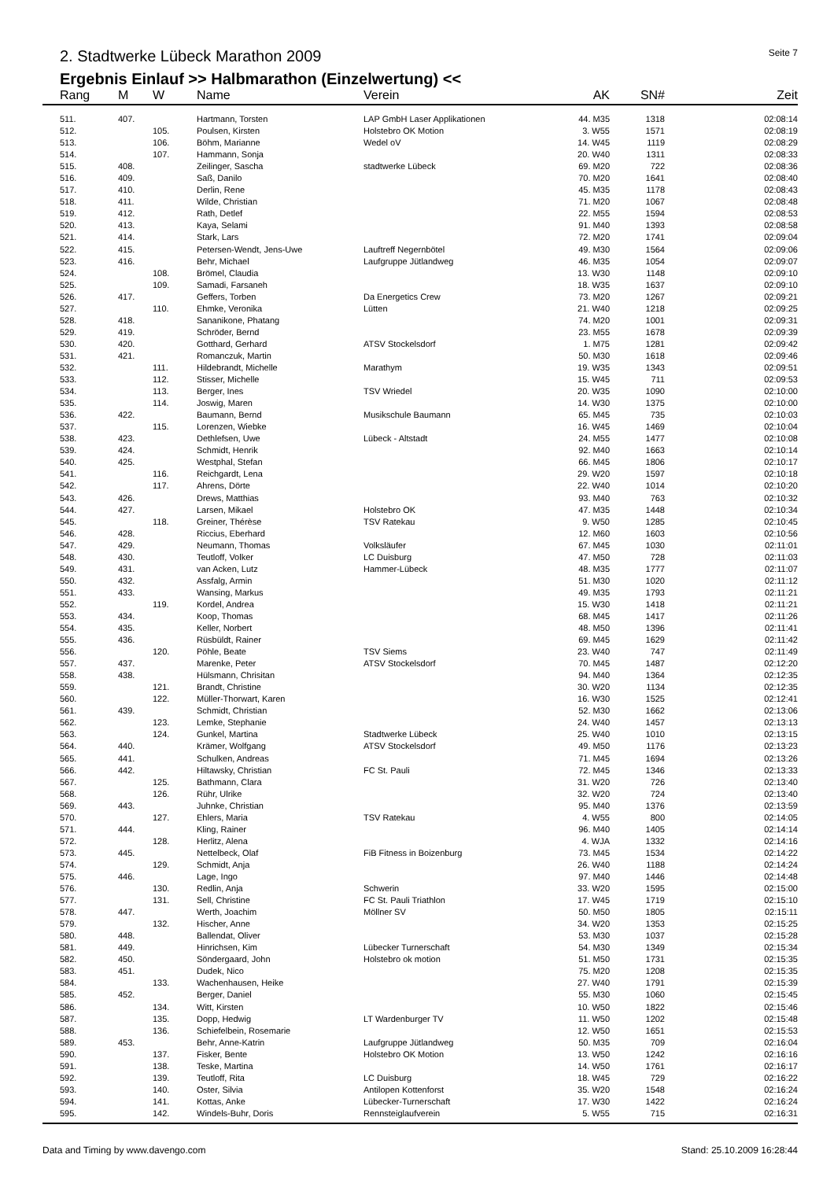2. Stadtwerke Lübeck Marathon 2009 Seite 7
Ergebnis Einlauf >> Halbmarathon (Einzelwertung) <<
| Rang | M | W | Name | Verein | AK | SN# | Zeit |
| --- | --- | --- | --- | --- | --- | --- | --- |
| 511. | 407. | | Hartmann, Torsten | LAP GmbH Laser Applikationen | 44. M35 | 1318 | 02:08:14 |
| 512. | | 105. | Poulsen, Kirsten | Holstebro OK Motion | 3. W55 | 1571 | 02:08:19 |
| 513. | | 106. | Böhm, Marianne | Wedel oV | 14. W45 | 1119 | 02:08:29 |
| 514. | | 107. | Hammann, Sonja | | 20. W40 | 1311 | 02:08:33 |
| 515. | 408. | | Zeilinger, Sascha | stadtwerke Lübeck | 69. M20 | 722 | 02:08:36 |
| 516. | 409. | | Saß, Danilo | | 70. M20 | 1641 | 02:08:40 |
| 517. | 410. | | Derlin, Rene | | 45. M35 | 1178 | 02:08:43 |
| 518. | 411. | | Wilde, Christian | | 71. M20 | 1067 | 02:08:48 |
| 519. | 412. | | Rath, Detlef | | 22. M55 | 1594 | 02:08:53 |
| 520. | 413. | | Kaya, Selami | | 91. M40 | 1393 | 02:08:58 |
| 521. | 414. | | Stark, Lars | | 72. M20 | 1741 | 02:09:04 |
| 522. | 415. | | Petersen-Wendt, Jens-Uwe | Lauftreff Negernbötel | 49. M30 | 1564 | 02:09:06 |
| 523. | 416. | | Behr, Michael | Laufgruppe Jütlandweg | 46. M35 | 1054 | 02:09:07 |
| 524. | | 108. | Brömel, Claudia | | 13. W30 | 1148 | 02:09:10 |
| 525. | | 109. | Samadi, Farsaneh | | 18. W35 | 1637 | 02:09:10 |
| 526. | 417. | | Geffers, Torben | Da Energetics Crew | 73. M20 | 1267 | 02:09:21 |
| 527. | | 110. | Ehmke, Veronika | Lütten | 21. W40 | 1218 | 02:09:25 |
| 528. | 418. | | Sananikone, Phatang | | 74. M20 | 1001 | 02:09:31 |
| 529. | 419. | | Schröder, Bernd | | 23. M55 | 1678 | 02:09:39 |
| 530. | 420. | | Gotthard, Gerhard | ATSV Stockelsdorf | 1. M75 | 1281 | 02:09:42 |
| 531. | 421. | | Romanczuk, Martin | | 50. M30 | 1618 | 02:09:46 |
| 532. | | 111. | Hildebrandt, Michelle | Marathym | 19. W35 | 1343 | 02:09:51 |
| 533. | | 112. | Stisser, Michelle | | 15. W45 | 711 | 02:09:53 |
| 534. | | 113. | Berger, Ines | TSV Wriedel | 20. W35 | 1090 | 02:10:00 |
| 535. | | 114. | Joswig, Maren | | 14. W30 | 1375 | 02:10:00 |
| 536. | 422. | | Baumann, Bernd | Musikschule Baumann | 65. M45 | 735 | 02:10:03 |
| 537. | | 115. | Lorenzen, Wiebke | | 16. W45 | 1469 | 02:10:04 |
| 538. | 423. | | Dethlefsen, Uwe | Lübeck - Altstadt | 24. M55 | 1477 | 02:10:08 |
| 539. | 424. | | Schmidt, Henrik | | 92. M40 | 1663 | 02:10:14 |
| 540. | 425. | | Westphal, Stefan | | 66. M45 | 1806 | 02:10:17 |
| 541. | | 116. | Reichgardt, Lena | | 29. W20 | 1597 | 02:10:18 |
| 542. | | 117. | Ahrens, Dörte | | 22. W40 | 1014 | 02:10:20 |
| 543. | 426. | | Drews, Matthias | | 93. M40 | 763 | 02:10:32 |
| 544. | 427. | | Larsen, Mikael | Holstebro OK | 47. M35 | 1448 | 02:10:34 |
| 545. | | 118. | Greiner, Thérèse | TSV Ratekau | 9. W50 | 1285 | 02:10:45 |
| 546. | 428. | | Riccius, Eberhard | | 12. M60 | 1603 | 02:10:56 |
| 547. | 429. | | Neumann, Thomas | Volksläufer | 67. M45 | 1030 | 02:11:01 |
| 548. | 430. | | Teutloff, Volker | LC Duisburg | 47. M50 | 728 | 02:11:03 |
| 549. | 431. | | van Acken, Lutz | Hammer-Lübeck | 48. M35 | 1777 | 02:11:07 |
| 550. | 432. | | Assfalg, Armin | | 51. M30 | 1020 | 02:11:12 |
| 551. | 433. | | Wansing, Markus | | 49. M35 | 1793 | 02:11:21 |
| 552. | | 119. | Kordel, Andrea | | 15. W30 | 1418 | 02:11:21 |
| 553. | 434. | | Koop, Thomas | | 68. M45 | 1417 | 02:11:26 |
| 554. | 435. | | Keller, Norbert | | 48. M50 | 1396 | 02:11:41 |
| 555. | 436. | | Rüsbüldt, Rainer | | 69. M45 | 1629 | 02:11:42 |
| 556. | | 120. | Pöhle, Beate | TSV Siems | 23. W40 | 747 | 02:11:49 |
| 557. | 437. | | Marenke, Peter | ATSV Stockelsdorf | 70. M45 | 1487 | 02:12:20 |
| 558. | 438. | | Hülsmann, Chrisitan | | 94. M40 | 1364 | 02:12:35 |
| 559. | | 121. | Brandt, Christine | | 30. W20 | 1134 | 02:12:35 |
| 560. | | 122. | Müller-Thorwart, Karen | | 16. W30 | 1525 | 02:12:41 |
| 561. | 439. | | Schmidt, Christian | | 52. M30 | 1662 | 02:13:06 |
| 562. | | 123. | Lemke, Stephanie | | 24. W40 | 1457 | 02:13:13 |
| 563. | | 124. | Gunkel, Martina | Stadtwerke Lübeck | 25. W40 | 1010 | 02:13:15 |
| 564. | 440. | | Krämer, Wolfgang | ATSV Stockelsdorf | 49. M50 | 1176 | 02:13:23 |
| 565. | 441. | | Schulken, Andreas | | 71. M45 | 1694 | 02:13:26 |
| 566. | 442. | | Hiltawsky, Christian | FC St. Pauli | 72. M45 | 1346 | 02:13:33 |
| 567. | | 125. | Bathmann, Clara | | 31. W20 | 726 | 02:13:40 |
| 568. | | 126. | Rühr, Ulrike | | 32. W20 | 724 | 02:13:40 |
| 569. | 443. | | Juhnke, Christian | | 95. M40 | 1376 | 02:13:59 |
| 570. | | 127. | Ehlers, Maria | TSV Ratekau | 4. W55 | 800 | 02:14:05 |
| 571. | 444. | | Kling, Rainer | | 96. M40 | 1405 | 02:14:14 |
| 572. | | 128. | Herlitz, Alena | | 4. WJA | 1332 | 02:14:16 |
| 573. | 445. | | Nettelbeck, Olaf | FiB Fitness in Boizenburg | 73. M45 | 1534 | 02:14:22 |
| 574. | | 129. | Schmidt, Anja | | 26. W40 | 1188 | 02:14:24 |
| 575. | 446. | | Lage, Ingo | | 97. M40 | 1446 | 02:14:48 |
| 576. | | 130. | Redlin, Anja | Schwerin | 33. W20 | 1595 | 02:15:00 |
| 577. | | 131. | Sell, Christine | FC St. Pauli Triathlon | 17. W45 | 1719 | 02:15:10 |
| 578. | 447. | | Werth, Joachim | Möllner SV | 50. M50 | 1805 | 02:15:11 |
| 579. | | 132. | Hischer, Anne | | 34. W20 | 1353 | 02:15:25 |
| 580. | 448. | | Ballendat, Oliver | | 53. M30 | 1037 | 02:15:28 |
| 581. | 449. | | Hinrichsen, Kim | Lübecker Turnerschaft | 54. M30 | 1349 | 02:15:34 |
| 582. | 450. | | Söndergaard, John | Holstebro ok motion | 51. M50 | 1731 | 02:15:35 |
| 583. | 451. | | Dudek, Nico | | 75. M20 | 1208 | 02:15:35 |
| 584. | | 133. | Wachenhausen, Heike | | 27. W40 | 1791 | 02:15:39 |
| 585. | 452. | | Berger, Daniel | | 55. M30 | 1060 | 02:15:45 |
| 586. | | 134. | Witt, Kirsten | | 10. W50 | 1822 | 02:15:46 |
| 587. | | 135. | Dopp, Hedwig | LT Wardenburger TV | 11. W50 | 1202 | 02:15:48 |
| 588. | | 136. | Schiefelbein, Rosemarie | | 12. W50 | 1651 | 02:15:53 |
| 589. | 453. | | Behr, Anne-Katrin | Laufgruppe Jütlandweg | 50. M35 | 709 | 02:16:04 |
| 590. | | 137. | Fisker, Bente | Holstebro OK Motion | 13. W50 | 1242 | 02:16:16 |
| 591. | | 138. | Teske, Martina | | 14. W50 | 1761 | 02:16:17 |
| 592. | | 139. | Teutloff, Rita | LC Duisburg | 18. W45 | 729 | 02:16:22 |
| 593. | | 140. | Oster, Silvia | Antilopen Kottenforst | 35. W20 | 1548 | 02:16:24 |
| 594. | | 141. | Kottas, Anke | Lübecker-Turnerschaft | 17. W30 | 1422 | 02:16:24 |
| 595. | | 142. | Windels-Buhr, Doris | Rennsteiglaufverein | 5. W55 | 715 | 02:16:31 |
Data and Timing by www.davengo.com Stand: 25.10.2009 16:28:44